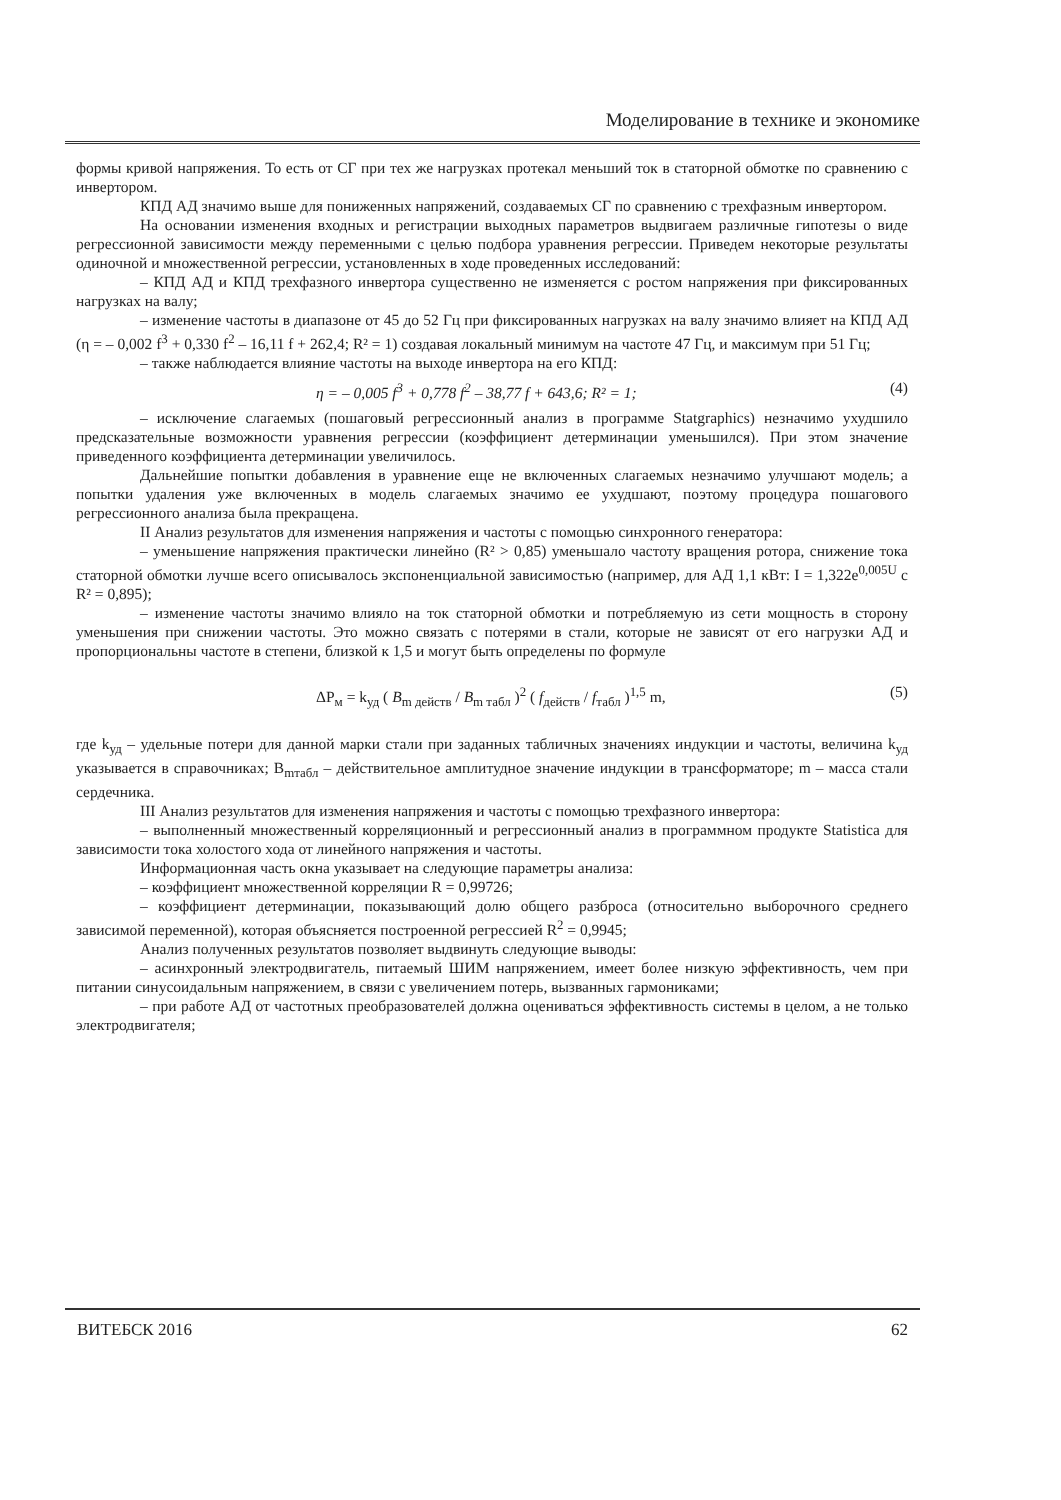Моделирование в технике и экономике
формы кривой напряжения. То есть от СГ при тех же нагрузках протекал меньший ток в статорной обмотке по сравнению с инвертором.
КПД АД значимо выше для пониженных напряжений, создаваемых СГ по сравнению с трехфазным инвертором.
На основании изменения входных и регистрации выходных параметров выдвигаем различные гипотезы о виде регрессионной зависимости между переменными с целью подбора уравнения регрессии. Приведем некоторые результаты одиночной и множественной регрессии, установленных в ходе проведенных исследований:
– КПД АД и КПД трехфазного инвертора существенно не изменяется с ростом напряжения при фиксированных нагрузках на валу;
– изменение частоты в диапазоне от 45 до 52 Гц при фиксированных нагрузках на валу значимо влияет на КПД АД (η = – 0,002 f<sup>3</sup> + 0,330 f<sup>2</sup> – 16,11 f + 262,4; R² = 1) создавая локальный минимум на частоте 47 Гц, и максимум при 51 Гц;
– также наблюдается влияние частоты на выходе инвертора на его КПД:
η = – 0,005 f<sup>3</sup> + 0,778 f<sup>2</sup> – 38,77 f + 643,6; R² = 1; (4)
– исключение слагаемых (пошаговый регрессионный анализ в программе Statgraphics) незначимо ухудшило предсказательные возможности уравнения регрессии (коэффициент детерминации уменьшился). При этом значение приведенного коэффициента детерминации увеличилось.
Дальнейшие попытки добавления в уравнение еще не включенных слагаемых незначимо улучшают модель; а попытки удаления уже включенных в модель слагаемых значимо ее ухудшают, поэтому процедура пошагового регрессионного анализа была прекращена.
II Анализ результатов для изменения напряжения и частоты с помощью синхронного генератора:
– уменьшение напряжения практически линейно (R² > 0,85) уменьшало частоту вращения ротора, снижение тока статорной обмотки лучше всего описывалось экспоненциальной зависимостью (например, для АД 1,1 кВт: I = 1,322e<sup>0,005U</sup> с R² = 0,895);
– изменение частоты значимо влияло на ток статорной обмотки и потребляемую из сети мощность в сторону уменьшения при снижении частоты. Это можно связать с потерями в стали, которые не зависят от его нагрузки АД и пропорциональны частоте в степени, близкой к 1,5 и могут быть определены по формуле
ΔP<sub>м</sub> = k<sub>уд</sub> ( B<sub>m действ</sub> / B<sub>m табл</sub> )<sup>2</sup> ( f<sub>действ</sub> / f<sub>табл</sub> )<sup>1,5</sup> m, (5)
где k<sub>уд</sub> – удельные потери для данной марки стали при заданных табличных значениях индукции и частоты, величина k<sub>уд</sub> указывается в справочниках; B<sub>mтабл</sub> – действительное амплитудное значение индукции в трансформаторе; m – масса стали сердечника.
III Анализ результатов для изменения напряжения и частоты с помощью трехфазного инвертора:
– выполненный множественный корреляционный и регрессионный анализ в программном продукте Statistica для зависимости тока холостого хода от линейного напряжения и частоты.
Информационная часть окна указывает на следующие параметры анализа:
– коэффициент множественной корреляции R = 0,99726;
– коэффициент детерминации, показывающий долю общего разброса (относительно выборочного среднего зависимой переменной), которая объясняется построенной регрессией R<sup>2</sup> = 0,9945;
Анализ полученных результатов позволяет выдвинуть следующие выводы:
– асинхронный электродвигатель, питаемый ШИМ напряжением, имеет более низкую эффективность, чем при питании синусоидальным напряжением, в связи с увеличением потерь, вызванных гармониками;
– при работе АД от частотных преобразователей должна оцениваться эффективность системы в целом, а не только электродвигателя;
ВИТЕБСК 2016 62